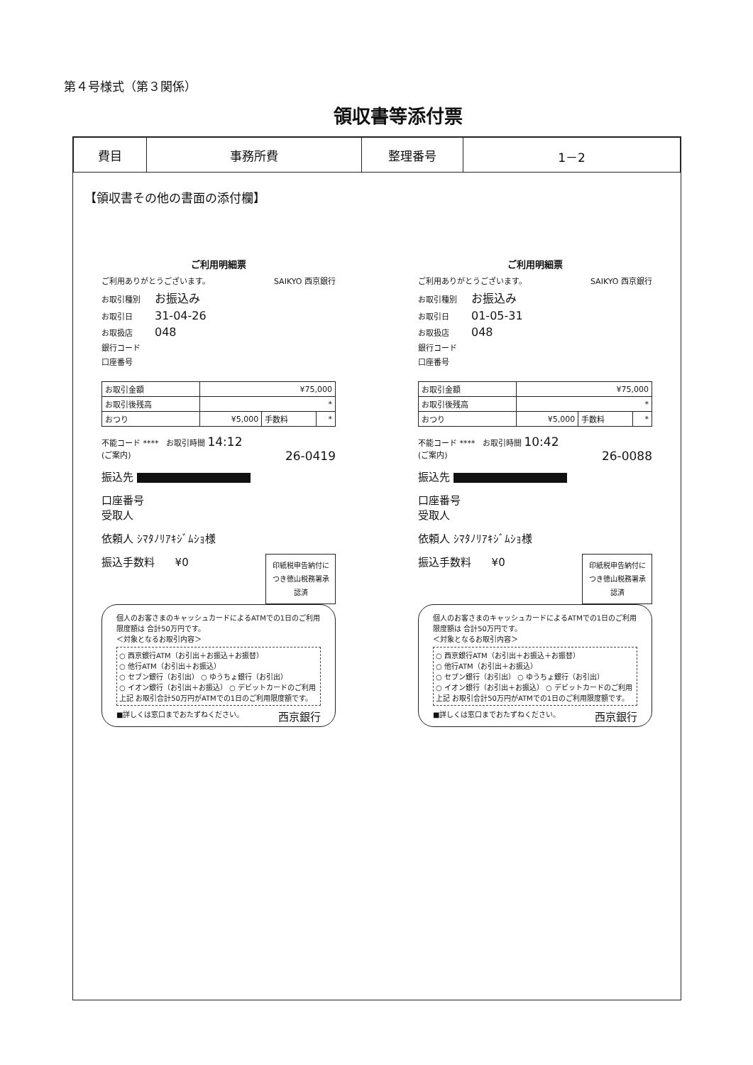第４号様式（第３関係）
領収書等添付票
| 費目 | 事務所費 | 整理番号 | 1－2 |
【領収書その他の書面の添付欄】
ご利用明細票
ご利用ありがとうございます。 SAIKYO 西京銀行
お取引種別 お振込み
お取引日 31-04-26
お取扱店 048
銀行コード
口座番号
| お取引金額 | ¥75,000 | | |
| お取引後残高 | * | | |
| おつり | ¥5,000 | 手数料 | * |
不能コード **** お取引時間 14:12
(ご案内) 26-0419
振込先
口座番号
受取人
依頼人 ｼﾏﾀﾉﾘｱｷｼﾞﾑｼｮ様
印紙税申告納付につき徳山税務署承認済
振込手数料 ¥0
個人のお客さまのキャッシュカードによるATMでの1日のご利用限度額は 合計50万円です。
＜対象となるお取引内容＞
○ 西京銀行ATM（お引出＋お振込＋お振替）
○ 他行ATM（お引出＋お振込）
○ セブン銀行（お引出） ○ ゆうちょ銀行（お引出）
○ イオン銀行（お引出＋お振込） ○ デビットカードのご利用
上記 お取引合計50万円がATMでの1日のご利用限度額です。
■詳しくは窓口までおたずねください。 西京銀行
ご利用明細票
ご利用ありがとうございます。 SAIKYO 西京銀行
お取引種別 お振込み
お取引日 01-05-31
お取扱店 048
銀行コード
口座番号
| お取引金額 | ¥75,000 | | |
| お取引後残高 | * | | |
| おつり | ¥5,000 | 手数料 | * |
不能コード **** お取引時間 10:42
(ご案内) 26-0088
振込先
口座番号
受取人
依頼人 ｼﾏﾀﾉﾘｱｷｼﾞﾑｼｮ様
印紙税申告納付につき徳山税務署承認済
振込手数料 ¥0
個人のお客さまのキャッシュカードによるATMでの1日のご利用限度額は 合計50万円です。
＜対象となるお取引内容＞
○ 西京銀行ATM（お引出＋お振込＋お振替）
○ 他行ATM（お引出＋お振込）
○ セブン銀行（お引出） ○ ゆうちょ銀行（お引出）
○ イオン銀行（お引出＋お振込） ○ デビットカードのご利用
上記 お取引合計50万円がATMでの1日のご利用限度額です。
■詳しくは窓口までおたずねください。 西京銀行